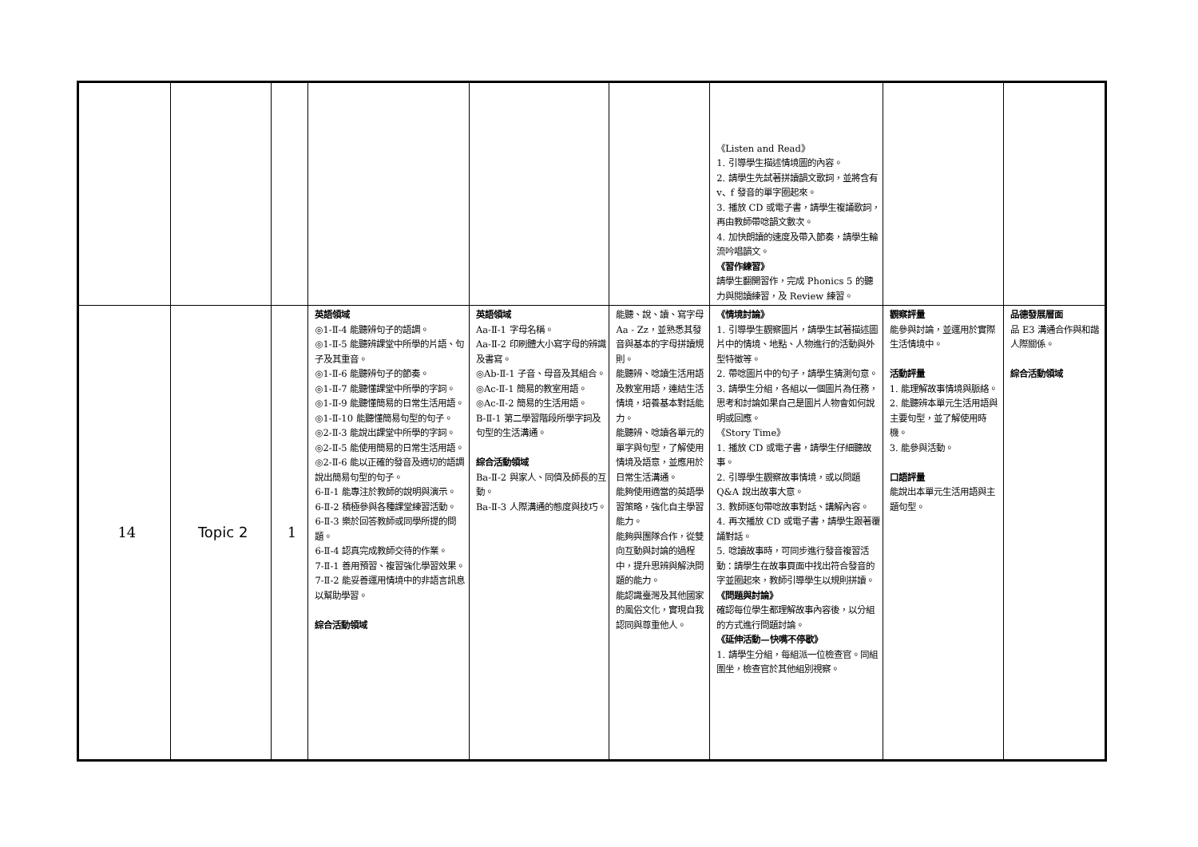| | | | | | | 《Listen and Read》 1. 引導學生描述情境圖的內容。 2. 請學生先試著拼讀韻文歌詞，並將含有 v、f 發音的單字圈起來。 3. 播放 CD 或電子書，請學生複誦歌詞，再由教師帶唸韻文數次。 4. 加快朗讀的速度及帶入節奏，請學生輪流吟唱韻文。 《習作練習》 請學生翻開習作，完成 Phonics 5 的聽力與閱讀練習，及 Review 練習。 | | |
| 14 | Topic 2 | 1 | 英語領域 ◎1-Ⅱ-4 能聽辨句子的語調。 ◎1-Ⅱ-5 能聽辨課堂中所學的片語、句子及其重音。 ◎1-Ⅱ-6 能聽辨句子的節奏。 ◎1-Ⅱ-7 能聽懂課堂中所學的字詞。 ◎1-Ⅱ-9 能聽懂簡易的日常生活用語。 ◎1-Ⅱ-10 能聽懂簡易句型的句子。 ◎2-Ⅱ-3 能說出課堂中所學的字詞。 ◎2-Ⅱ-5 能使用簡易的日常生活用語。 ◎2-Ⅱ-6 能以正確的發音及適切的語調說出簡易句型的句子。 6-Ⅱ-1 能專注於教師的說明與演示。 6-Ⅱ-2 積極參與各種課堂練習活動。 6-Ⅱ-3 樂於回答教師或同學所提的問題。 6-Ⅱ-4 認真完成教師交待的作業。 7-Ⅱ-1 善用預習、複習強化學習效果。 7-Ⅱ-2 能妥善運用情境中的非語言訊息以幫助學習。 綜合活動領域 | 英語領域 Aa-Ⅱ-1 字母名稱。 Aa-Ⅱ-2 印刷體大小寫字母的辨識及書寫。 ◎Ab-Ⅱ-1 子音、母音及其組合。 ◎Ac-Ⅱ-1 簡易的教室用語。 ◎Ac-Ⅱ-2 簡易的生活用語。 B-Ⅱ-1 第二學習階段所學字詞及句型的生活溝通。 綜合活動領域 Ba-Ⅱ-2 與家人、同儕及師長的互動。 Ba-Ⅱ-3 人際溝通的態度與技巧。 | 能聽、說、讀、寫字母 Aa - Zz，並熟悉其發音與基本的字母拼讀規則。 能聽辨、唸讀生活用語及教室用語，連結生活情境，培養基本對話能力。 能聽辨、唸讀各單元的單字與句型，了解使用情境及語意，並應用於日常生活溝通。 能夠使用適當的英語學習策略，強化自主學習能力。 能夠與團隊合作，從雙向互動與討論的過程中，提升思辨與解決問題的能力。 能認識臺灣及其他國家的風俗文化，實現自我認同與尊重他人。 | 《情境討論》 1. 引導學生觀察圖片，請學生試著描述圖片中的情境、地點、人物進行的活動與外型特徵等。 2. 帶唸圖片中的句子，請學生猜測句意。 3. 請學生分組，各組以一個圖片為任務，思考和討論如果自己是圖片人物會如何說明或回應。 《Story Time》 1. 播放 CD 或電子書，請學生仔細聽故事。 2. 引導學生觀察故事情境，或以問題 Q&A 說出故事大意。 3. 教師逐句帶唸故事對話、講解內容。 4. 再次播放 CD 或電子書，請學生跟著覆誦對話。 5. 唸讀故事時，可同步進行發音複習活動：請學生在故事頁面中找出符合發音的字並圈起來，教師引導學生以規則拼讀。 《問題與討論》 確認每位學生都理解故事內容後，以分組的方式進行問題討論。 《延伸活動—快嘴不停歇》 1. 請學生分組，每組派一位檢查官。同組圍坐，檢查官於其他組別視察。 | 觀察評量 能參與討論，並運用於實際生活情境中。 活動評量 1. 能理解故事情境與脈絡。 2. 能聽辨本單元生活用語與主要句型，並了解使用時機。 3. 能參與活動。 口語評量 能說出本單元生活用語與主題句型。 | 品德發展層面 品 E3 溝通合作與和諧人際關係。 綜合活動領域 |